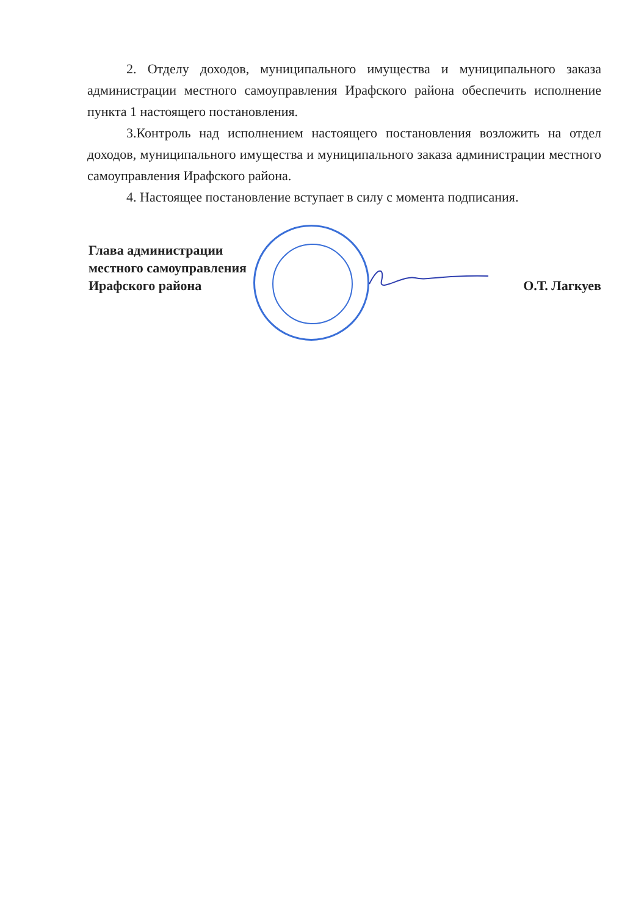2. Отделу доходов, муниципального имущества и муниципального заказа администрации местного самоуправления Ирафского района обеспечить исполнение пункта 1 настоящего постановления.
3.Контроль над исполнением настоящего постановления возложить на отдел доходов, муниципального имущества и муниципального заказа администрации местного самоуправления Ирафского района.
4. Настоящее постановление вступает в силу с момента подписания.
Глава администрации
местного самоуправления
Ирафского района
О.Т. Лагкуев